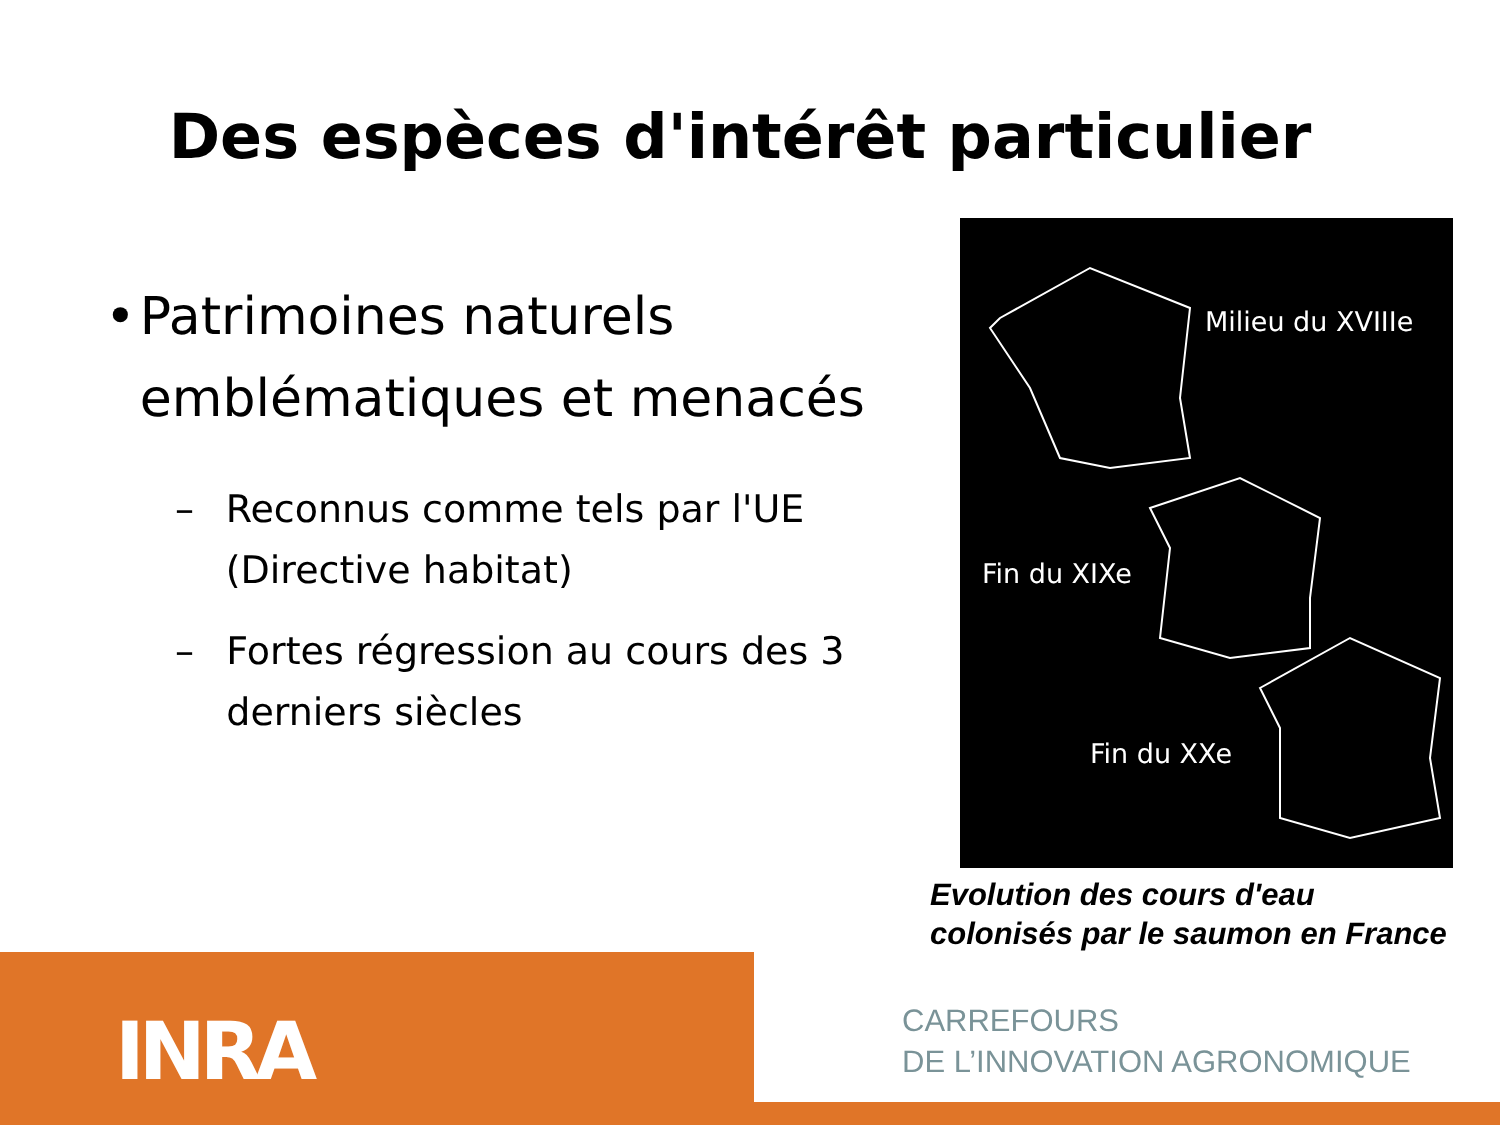Des espèces d'intérêt particulier
• Patrimoines naturels emblématiques et menacés
– Reconnus comme tels par l'UE (Directive habitat)
– Fortes régression au cours des 3 derniers siècles
Milieu du XVIIIe
Fin du XIXe
Fin du XXe
Evolution des cours d'eau
colonisés par le saumon en France
INRA
CARREFOURS
DE L’INNOVATION AGRONOMIQUE